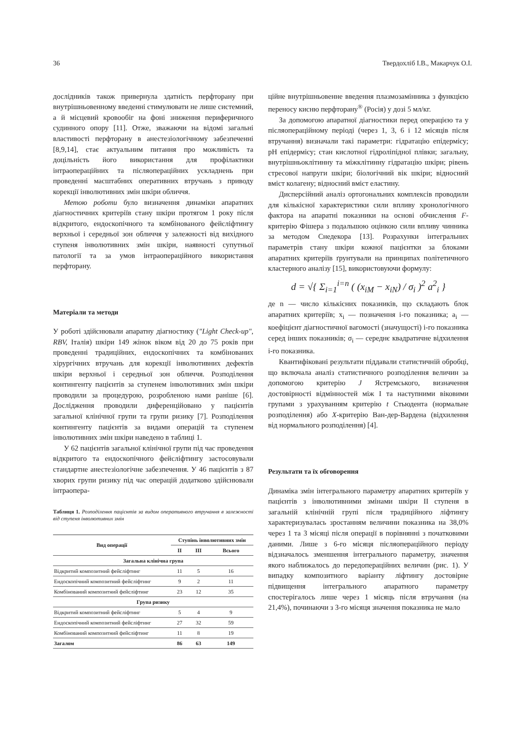36 Твердохліб І.В., Макарчук О.І.
дослідників також привернула здатність перфторану при внутрішньовенному введенні стимулювати не лише системний, а й місцевий кровообіг на фоні зниження периферичного судинного опору [11]. Отже, зважаючи на відомі загальні властивості перфторану в анестезіологічному забезпеченні [8,9,14], стає актуальним питання про можливість та доцільність його використання для профілактики інтраопераційних та післяопераційних ускладнень при проведенні масштабних оперативних втручань з приводу корекції інволютивних змін шкіри обличчя.
Метою роботи було визначення динаміки апаратних діагностичних критеріїв стану шкіри протягом 1 року після відкритого, ендоскопічного та комбінованого фейсліфтингу верхньої і середньої зон обличчя у залежності від вихідного ступеня інволютивних змін шкіри, наявності супутньої патології та за умов інтраопераційного використання перфторану.
Матеріали та методи
У роботі здійснювали апаратну діагностику ("Light Check-up", RBV, Італія) шкіри 149 жінок віком від 20 до 75 років при проведенні традиційних, ендоскопічних та комбінованих хірургічних втручань для корекції інволютивних дефектів шкіри верхньої і середньої зон обличчя. Розподілення контингенту пацієнтів за ступенем інволютивних змін шкіри проводили за процедурою, розробленою нами раніше [6]. Дослідження проводили диференційовано у пацієнтів загальної клінічної групи та групи ризику [7]. Розподілення контингенту пацієнтів за видами операцій та ступенем інволютивних змін шкіри наведено в таблиці 1.
У 62 пацієнтів загальної клінічної групи під час проведення відкритого та ендоскопічного фейсліфтингу застосовували стандартне анестезіологічне забезпечення. У 46 пацієнтів з 87 хворих групи ризику під час операцій додатково здійснювали інтраопера-
Таблиця 1. Розподілення пацієнтів за видом оперативного втручання в залежності від ступеня інволютивних змін
| Вид операції | Ступінь інволютивних змін | | |
| --- | --- | --- | --- |
| | II | III | Всього |
| Загальна клінічна група | | | |
| Відкритий композитний фейсліфтинг | 11 | 5 | 16 |
| Ендоскопічний композитний фейсліфтинг | 9 | 2 | 11 |
| Комбінований композитний фейсліфтинг | 23 | 12 | 35 |
| Група ризику | | | |
| Відкритий композитний фейсліфтинг | 5 | 4 | 9 |
| Ендоскопічний композитний фейсліфтинг | 27 | 32 | 59 |
| Комбінований композитний фейсліфтинг | 11 | 8 | 19 |
| Загалом | 86 | 63 | 149 |
ційне внутрішньовенне введення плазмозамінника з функцією переносу кисню перфторану<sup>®</sup> (Росія) у дозі 5 мл/кг.
За допомогою апаратної діагностики перед операцією та у післяопераційному періоді (через 1, 3, 6 і 12 місяців після втручання) визначали такі параметри: гідратацію епідермісу; pH епідермісу; стан кислотної гідроліпідної плівки; загальну, внутрішньоклітинну та міжклітинну гідратацію шкіри; рівень стресової напруги шкіри; біологічний вік шкіри; відносний вміст колагену; відносний вміст еластину.
Дисперсійний аналіз ортогональних комплексів проводили для кількісної характеристики сили впливу хронологічного фактора на апаратні показники на основі обчислення F-критерію Фішера з подальшою оцінкою сили впливу чинника за методом Снедекора [13]. Розрахунки інтегральних параметрів стану шкіри кожної пацієнтки за блоками апаратних критеріїв ґрунтували на принципах політетичного кластерного аналізу [15], використовуючи формулу:
d = √{ Σ<sub>i=1</sub><sup>i=n</sup> ( (x<sub>iM</sub> − x<sub>iN</sub>) / σ<sub>i</sub> )<sup>2</sup> a<sup>2</sup><sub>i</sub> }
де n — число кількісних показників, що складають блок апаратних критеріїв; x<sub>i</sub> — позначення і-го показника; a<sub>i</sub> — коефіцієнт діагностичної вагомості (значущості) і-го показника серед інших показників; σ<sub>i</sub> — середнє квадратичне відхилення і-го показника.
Квантифіковані результати піддавали статистичній обробці, що включала аналіз статистичного розподілення величин за допомогою критерію J Ястремського, визначення достовірності відмінностей між І та наступними віковими групами з урахуванням критерію t Стьюдента (нормальне розподілення) або X-критерію Ван-дер-Вардена (відхилення від нормального розподілення) [4].
Результати та їх обговорення
Динаміка змін інтегрального параметру апаратних критеріїв у пацієнтів з інволютивними змінами шкіри II ступеня в загальній клінічній групі після традиційного ліфтингу характеризувалась зростанням величини показника на 38,0% через 1 та 3 місяці після операції в порівнянні з початковими даними. Лише з 6-го місяця післяопераційного періоду відзначалось зменшення інтегрального параметру, значення якого наближалось до передопераційних величин (рис. 1). У випадку композитного варіанту ліфтингу достовірне підвищення інтегрального апаратного параметру спостерігалось лише через 1 місяць після втручання (на 21,4%), починаючи з 3-го місяця значення показника не мало